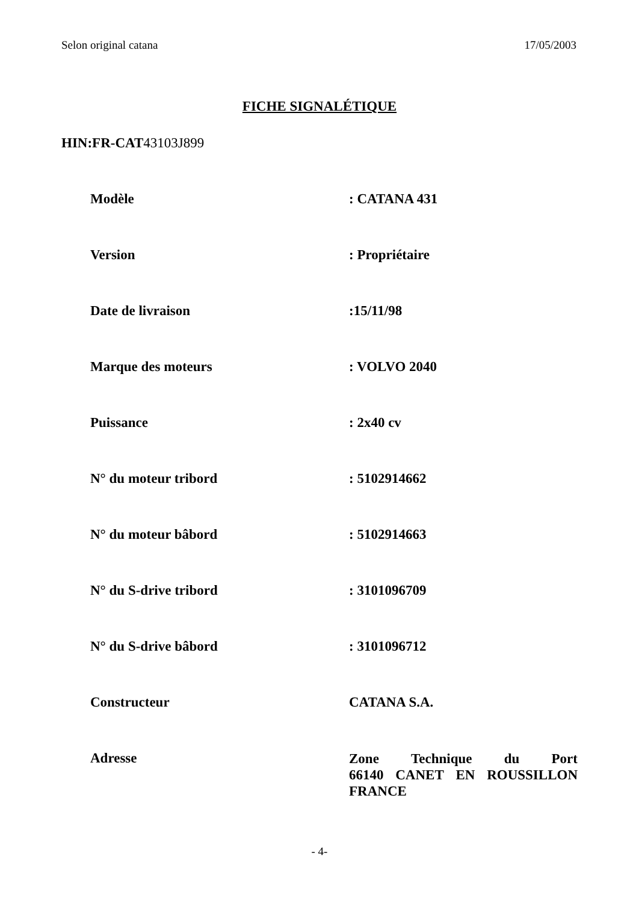Selon original catana 17/05/2003
FICHE SIGNALÉTIQUE
HIN:FR-CAT43103J899
| Modèle | : CATANA 431 |
| Version | : Propriétaire |
| Date de livraison | :15/11/98 |
| Marque des moteurs | : VOLVO 2040 |
| Puissance | : 2x40 cv |
| N° du moteur tribord | : 5102914662 |
| N° du moteur bâbord | : 5102914663 |
| N° du S-drive tribord | : 3101096709 |
| N° du S-drive bâbord | : 3101096712 |
| Constructeur | CATANA S.A. |
| Adresse | Zone Technique du Port 66140 CANET EN ROUSSILLON FRANCE |
- 4-